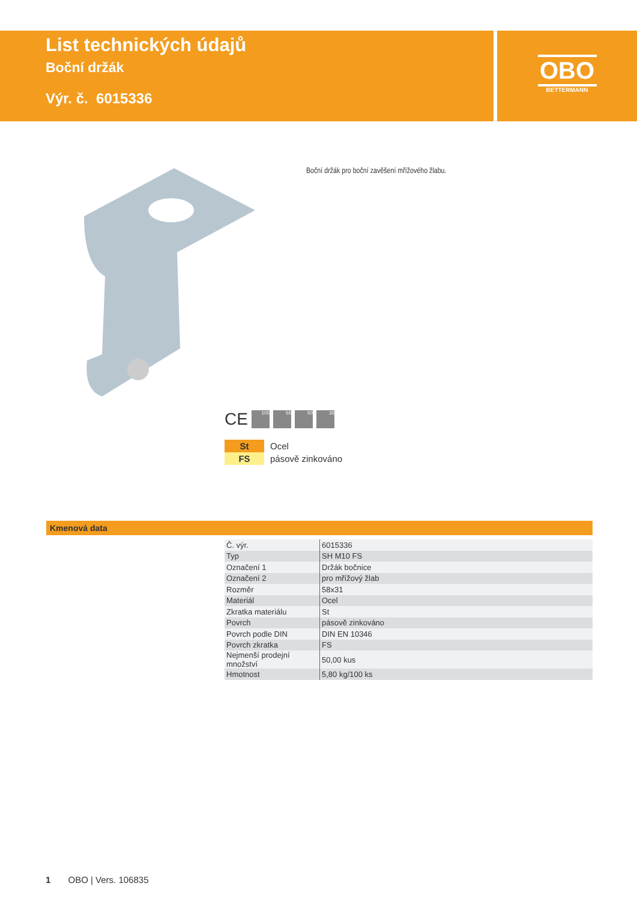List technických údajů
Boční držák
Výr. č. 6015336
OBO
BETTERMANN
Boční držák pro boční zavěšení mřížového žlabu.
CE
105 55 50 35
St Ocel
FS pásově zinkováno
Kmenová data
| Č. výr. | 6015336 |
| Typ | SH M10 FS |
| Označení 1 | Držák bočnice |
| Označení 2 | pro mřížový žlab |
| Rozměr | 58x31 |
| Materiál | Ocel |
| Zkratka materiálu | St |
| Povrch | pásově zinkováno |
| Povrch podle DIN | DIN EN 10346 |
| Povrch zkratka | FS |
| Nejmenší prodejní množství | 50,00 kus |
| Hmotnost | 5,80 kg/100 ks |
1 OBO | Vers. 106835